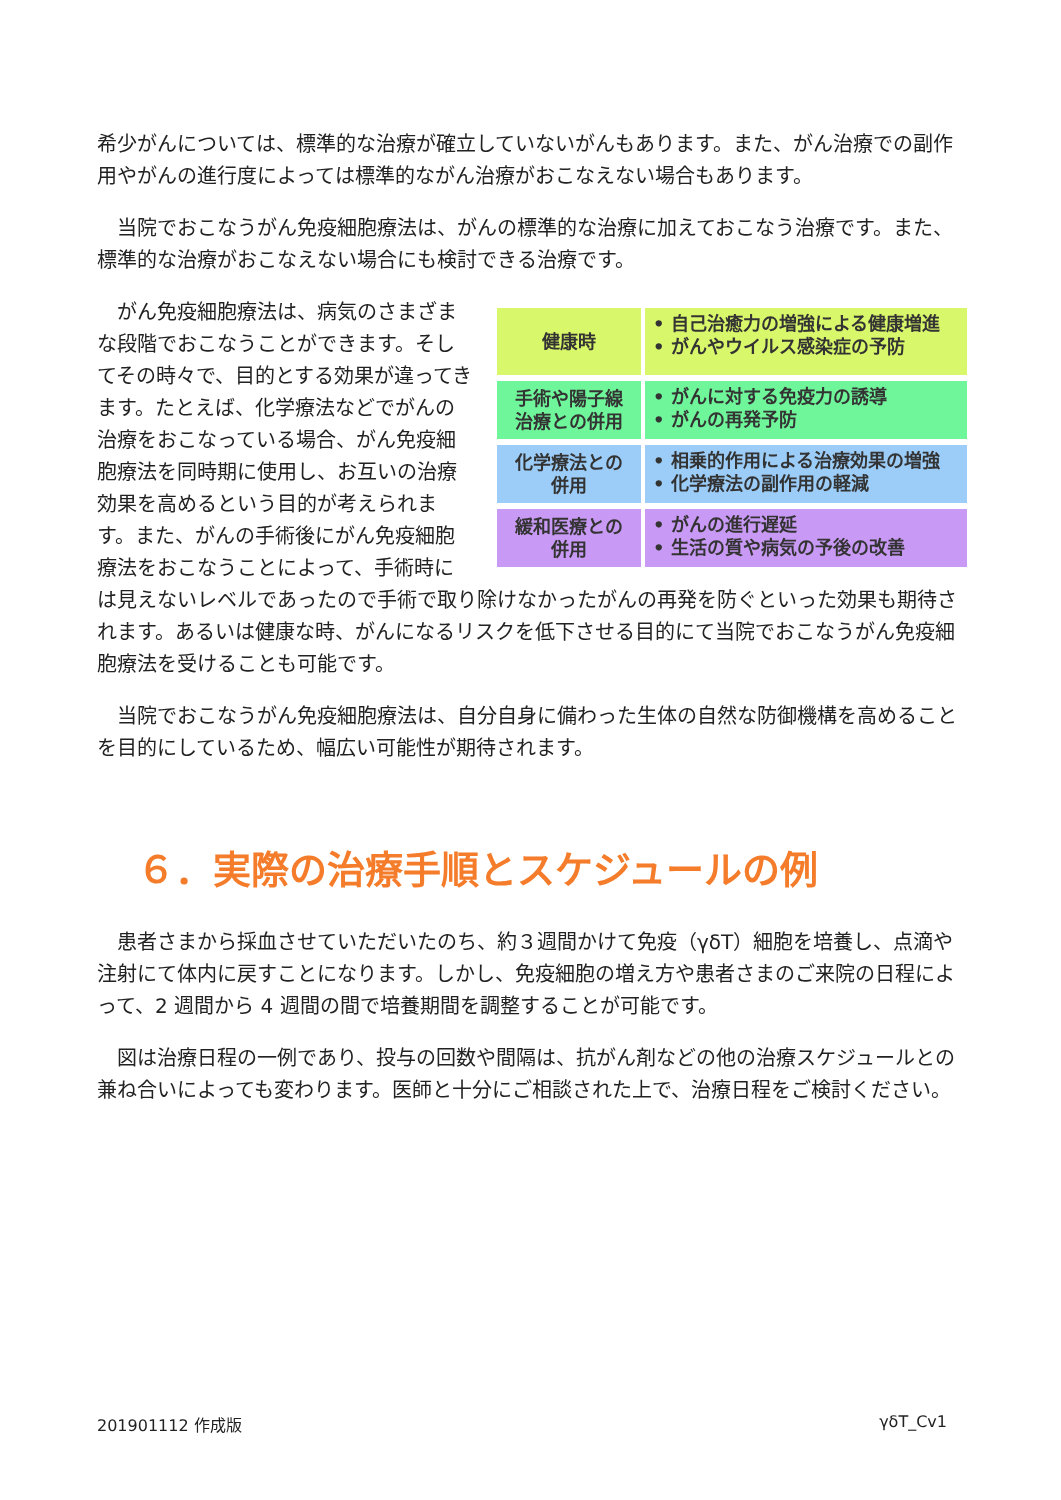希少がんについては、標準的な治療が確立していないがんもあります。また、がん治療での副作用やがんの進行度によっては標準的ながん治療がおこなえない場合もあります。
　当院でおこなうがん免疫細胞療法は、がんの標準的な治療に加えておこなう治療です。また、標準的な治療がおこなえない場合にも検討できる治療です。
健康時
• 自己治癒力の増強による健康増進
• がんやウイルス感染症の予防
手術や陽子線
治療との併用
• がんに対する免疫力の誘導
• がんの再発予防
化学療法との
併用
• 相乗的作用による治療効果の増強
• 化学療法の副作用の軽減
緩和医療との
併用
• がんの進行遅延
• 生活の質や病気の予後の改善
　がん免疫細胞療法は、病気のさまざまな段階でおこなうことができます。そしてその時々で、目的とする効果が違ってきます。たとえば、化学療法などでがんの治療をおこなっている場合、がん免疫細胞療法を同時期に使用し、お互いの治療効果を高めるという目的が考えられます。また、がんの手術後にがん免疫細胞療法をおこなうことによって、手術時には見えないレベルであったので手術で取り除けなかったがんの再発を防ぐといった効果も期待されます。あるいは健康な時、がんになるリスクを低下させる目的にて当院でおこなうがん免疫細胞療法を受けることも可能です。
　当院でおこなうがん免疫細胞療法は、自分自身に備わった生体の自然な防御機構を高めることを目的にしているため、幅広い可能性が期待されます。
６．実際の治療手順とスケジュールの例
　患者さまから採血させていただいたのち、約３週間かけて免疫（γδT）細胞を培養し、点滴や注射にて体内に戻すことになります。しかし、免疫細胞の増え方や患者さまのご来院の日程によって、2 週間から 4 週間の間で培養期間を調整することが可能です。
　図は治療日程の一例であり、投与の回数や間隔は、抗がん剤などの他の治療スケジュールとの兼ね合いによっても変わります。医師と十分にご相談された上で、治療日程をご検討ください。
201901112 作成版 γδT_Cv1